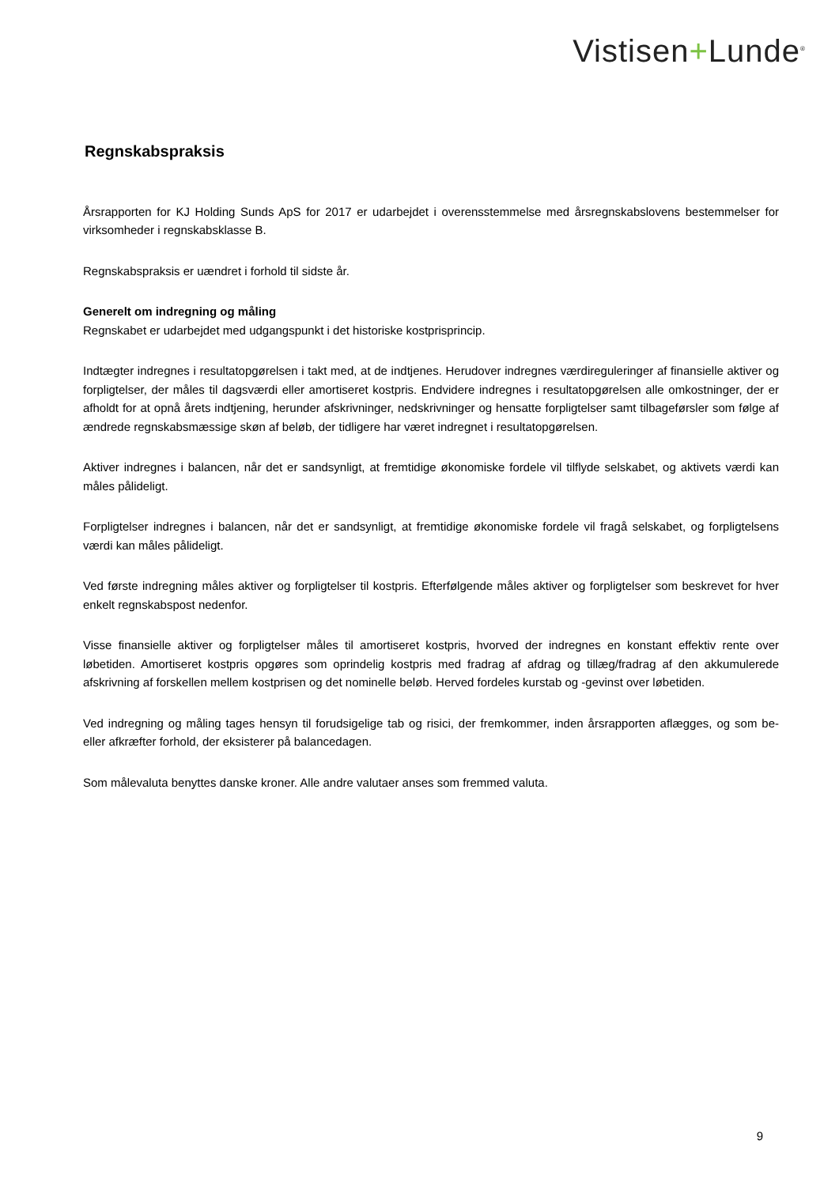Vistisen+Lunde<sup>®</sup>
Regnskabspraksis
Årsrapporten for KJ Holding Sunds ApS for 2017 er udarbejdet i overensstemmelse med årsregnskabslovens bestemmelser for virksomheder i regnskabsklasse B.
Regnskabspraksis er uændret i forhold til sidste år.
Generelt om indregning og måling
Regnskabet er udarbejdet med udgangspunkt i det historiske kostprisprincip.
Indtægter indregnes i resultatopgørelsen i takt med, at de indtjenes. Herudover indregnes værdireguleringer af finansielle aktiver og forpligtelser, der måles til dagsværdi eller amortiseret kostpris. Endvidere indregnes i resultatopgørelsen alle omkostninger, der er afholdt for at opnå årets indtjening, herunder afskrivninger, nedskrivninger og hensatte forpligtelser samt tilbageførsler som følge af ændrede regnskabsmæssige skøn af beløb, der tidligere har været indregnet i resultatopgørelsen.
Aktiver indregnes i balancen, når det er sandsynligt, at fremtidige økonomiske fordele vil tilflyde selskabet, og aktivets værdi kan måles pålideligt.
Forpligtelser indregnes i balancen, når det er sandsynligt, at fremtidige økonomiske fordele vil fragå selskabet, og forpligtelsens værdi kan måles pålideligt.
Ved første indregning måles aktiver og forpligtelser til kostpris. Efterfølgende måles aktiver og forpligtelser som beskrevet for hver enkelt regnskabspost nedenfor.
Visse finansielle aktiver og forpligtelser måles til amortiseret kostpris, hvorved der indregnes en konstant effektiv rente over løbetiden. Amortiseret kostpris opgøres som oprindelig kostpris med fradrag af afdrag og tillæg/fradrag af den akkumulerede afskrivning af forskellen mellem kostprisen og det nominelle beløb. Herved fordeles kurstab og -gevinst over løbetiden.
Ved indregning og måling tages hensyn til forudsigelige tab og risici, der fremkommer, inden årsrapporten aflægges, og som be- eller afkræfter forhold, der eksisterer på balancedagen.
Som målevaluta benyttes danske kroner. Alle andre valutaer anses som fremmed valuta.
9